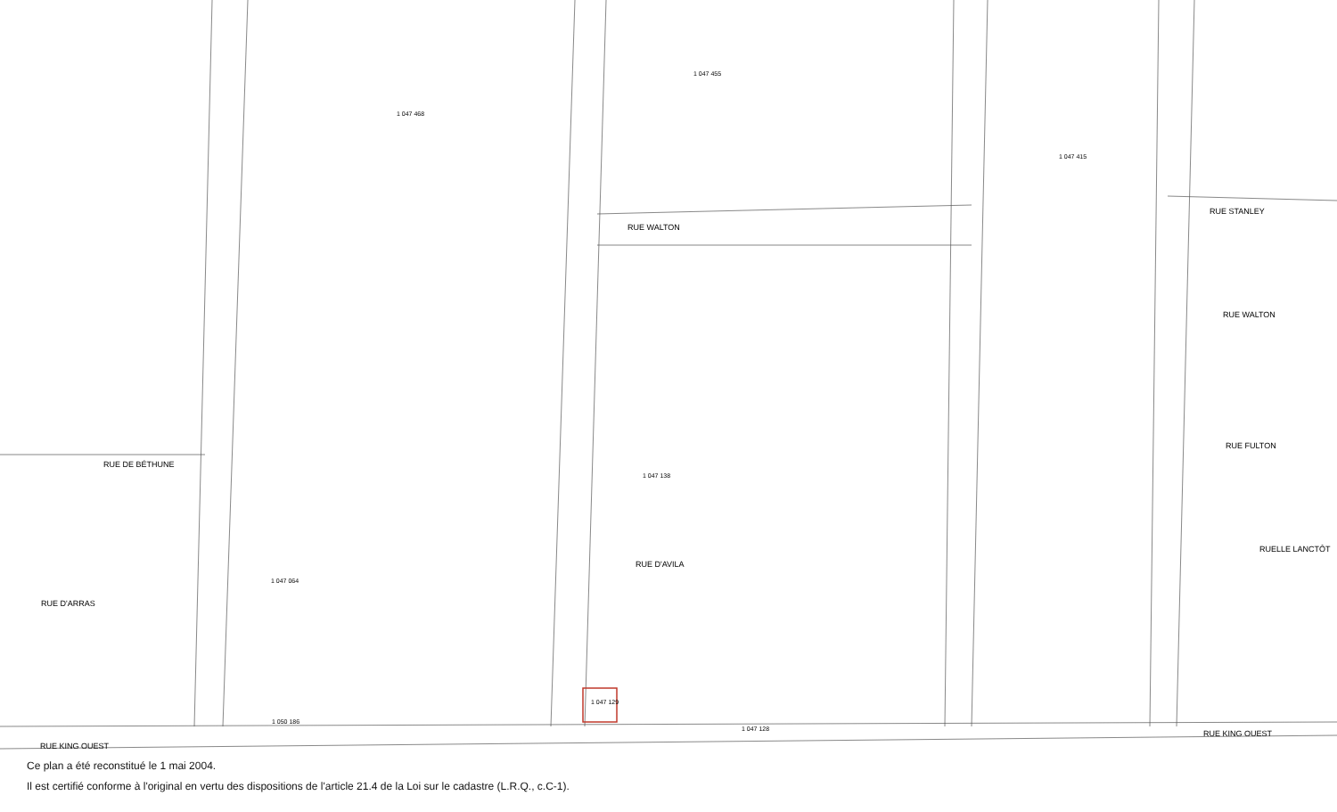RUE KING OUEST
RUE DE BÉTHUNE
RUE D'ARRAS
RUE WALTON
RUE D'AVILA
RUE STANLEY
RUE WALTON
RUE FULTON
RUELLE LANCTÔT
RUE KING OUEST
1 047 468
1 047 455
1 047 415
1 047 128
1 047 064
1 047 138
1 047 129
1 050 186
Ce plan a été reconstitué le 1 mai 2004.
Il est certifié conforme à l'original en vertu des dispositions de l'article 21.4 de la Loi sur le cadastre (L.R.Q., c.C-1).